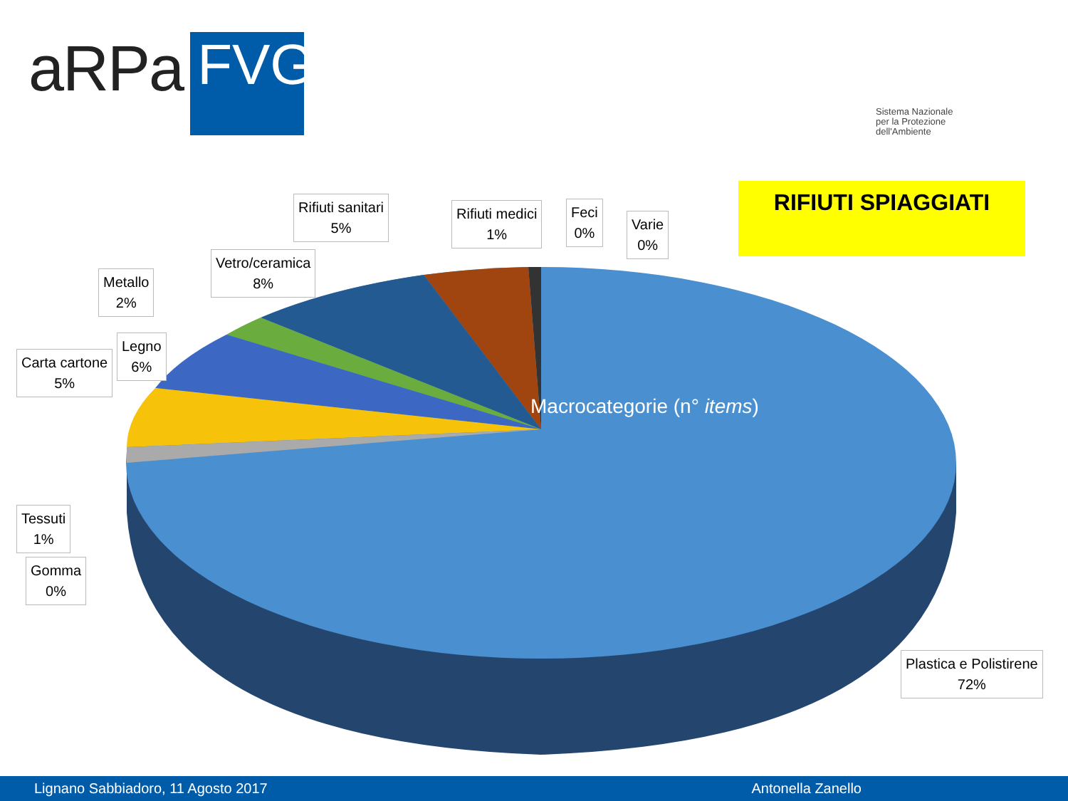aRPa
FVG
Sistema Nazionale
per la Protezione
dell'Ambiente
RIFIUTI SPIAGGIATI
Macrocategorie (n° items)
Rifiuti sanitari
5%
Rifiuti medici
1%
Feci
0%
Varie
0%
Vetro/ceramica
8%
Metallo
2%
Legno
6%
Carta cartone
5%
Tessuti
1%
Gomma
0%
Plastica e Polistirene
72%
Lignano Sabbiadoro, 11 Agosto 2017 Antonella Zanello